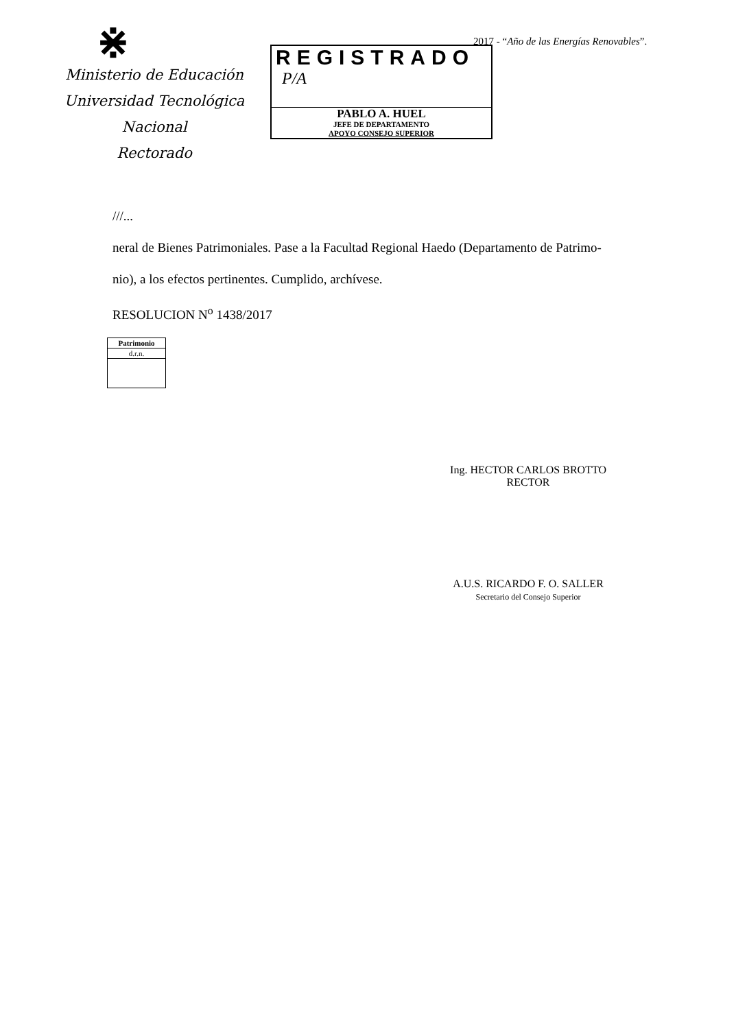2017 - “Año de las Energías Renovables”.
⋇
Ministerio de Educación
Universidad Tecnológica Nacional
Rectorado
REGISTRADO
P/A
PABLO A. HUEL
JEFE DE DEPARTAMENTO
APOYO CONSEJO SUPERIOR
///...
neral de Bienes Patrimoniales. Pase a la Facultad Regional Haedo (Departamento de Patrimo-
nio), a los efectos pertinentes. Cumplido, archívese.
RESOLUCION N<sup>o</sup> 1438/2017
| Patrimonio |
| d.r.n. |
Ing. HECTOR CARLOS BROTTO
RECTOR
A.U.S. RICARDO F. O. SALLER
Secretario del Consejo Superior